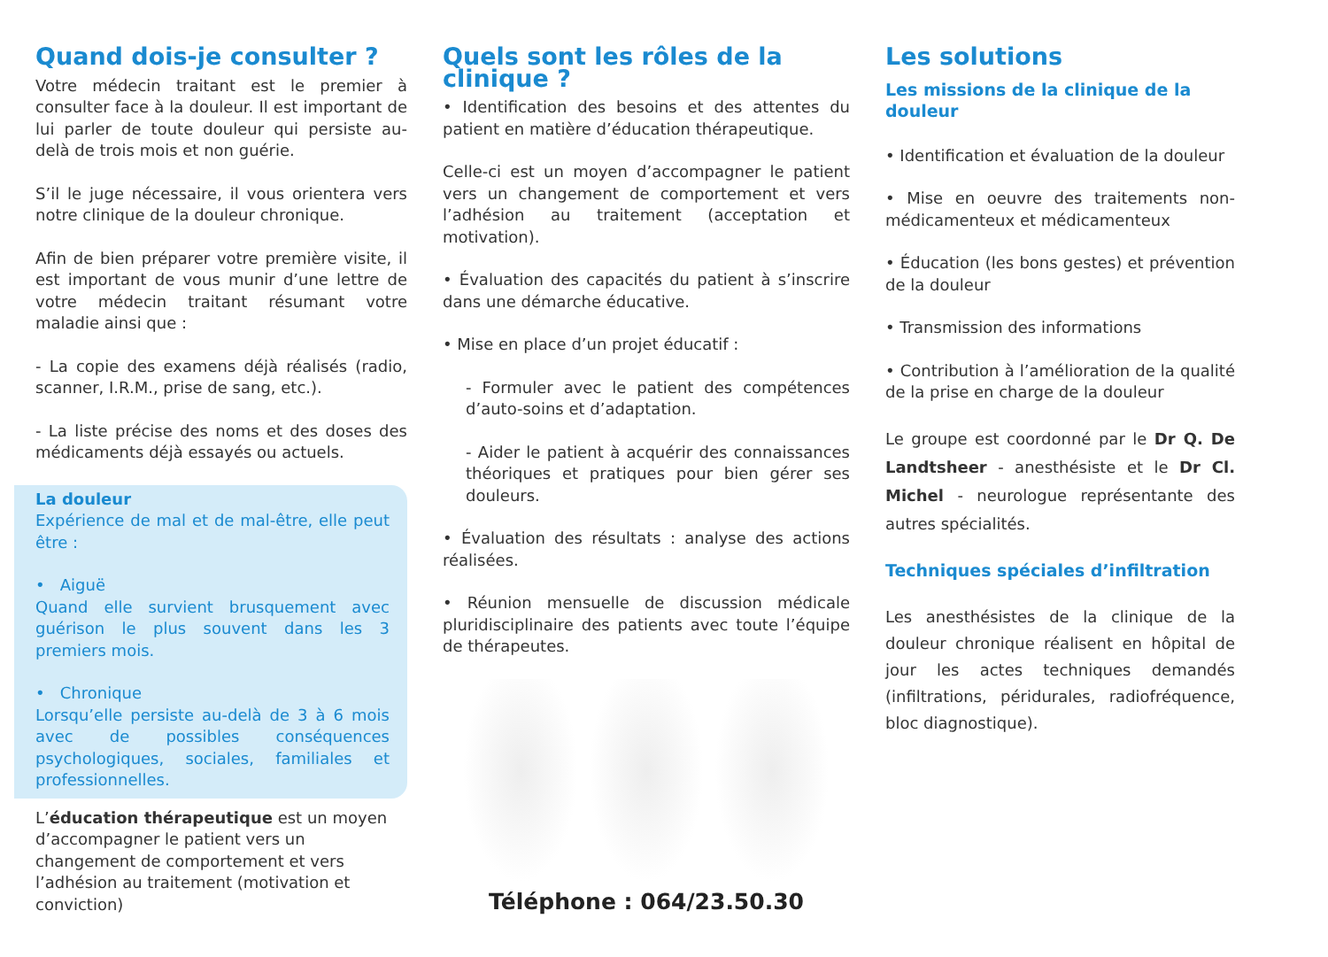Quand dois-je consulter ?
Votre médecin traitant est le premier à consulter face à la douleur. Il est important de lui parler de toute douleur qui persiste au-delà de trois mois et non guérie.
S’il le juge nécessaire, il vous orientera vers notre clinique de la douleur chronique.
Afin de bien préparer votre première visite, il est important de vous munir d’une lettre de votre médecin traitant résumant votre maladie ainsi que :
- La copie des examens déjà réalisés (radio, scanner, I.R.M., prise de sang, etc.).
- La liste précise des noms et des doses des médicaments déjà essayés ou actuels.
La douleur
Expérience de mal et de mal-être, elle peut être :
• Aiguë
Quand elle survient brusquement avec guérison le plus souvent dans les 3 premiers mois.
• Chronique
Lorsqu’elle persiste au-delà de 3 à 6 mois avec de possibles conséquences psychologiques, sociales, familiales et professionnelles.
L’éducation thérapeutique est un moyen d’accompagner le patient vers un changement de comportement et vers l’adhésion au traitement (motivation et conviction)
Quels sont les rôles de la clinique ?
• Identification des besoins et des attentes du patient en matière d’éducation thérapeutique.
Celle-ci est un moyen d’accompagner le patient vers un changement de comportement et vers l’adhésion au traitement (acceptation et motivation).
• Évaluation des capacités du patient à s’inscrire dans une démarche éducative.
• Mise en place d’un projet éducatif :
- Formuler avec le patient des compétences d’auto-soins et d’adaptation.
- Aider le patient à acquérir des connaissances théoriques et pratiques pour bien gérer ses douleurs.
• Évaluation des résultats : analyse des actions réalisées.
• Réunion mensuelle de discussion médicale pluridisciplinaire des patients avec toute l’équipe de thérapeutes.
Téléphone : 064/23.50.30
Les solutions
Les missions de la clinique de la douleur
• Identification et évaluation de la douleur
• Mise en oeuvre des traitements non-médicamenteux et médicamenteux
• Éducation (les bons gestes) et prévention de la douleur
• Transmission des informations
• Contribution à l’amélioration de la qualité de la prise en charge de la douleur
Le groupe est coordonné par le Dr Q. De Landtsheer - anesthésiste et le Dr Cl. Michel - neurologue représentante des autres spécialités.
Techniques spéciales d’infiltration
Les anesthésistes de la clinique de la douleur chronique réalisent en hôpital de jour les actes techniques demandés (infiltrations, péridurales, radiofréquence, bloc diagnostique).